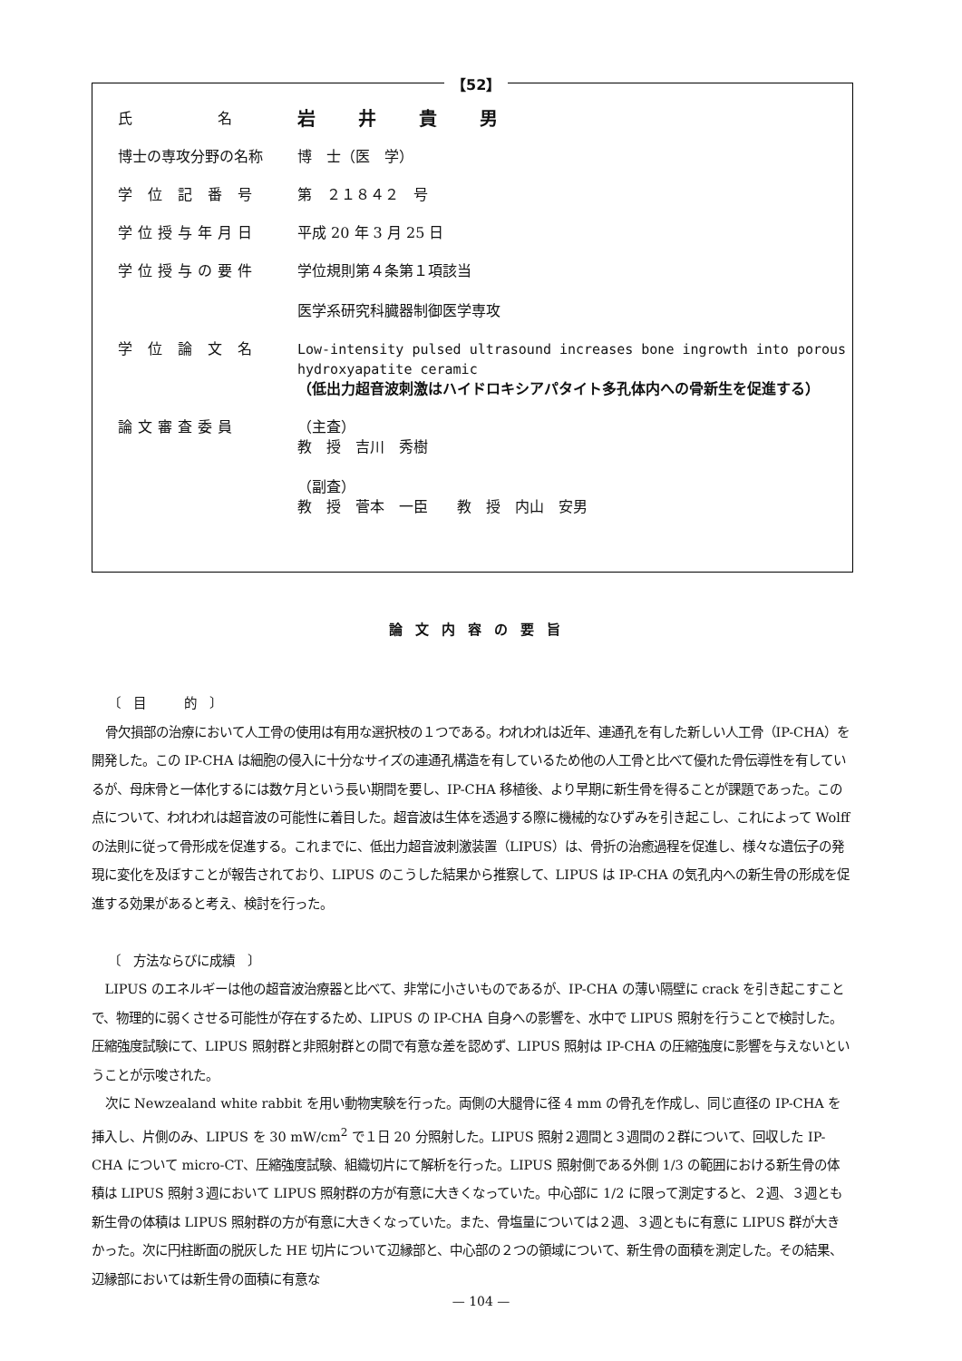【52】
| 氏 名 | 岩 井 貴 男 |
| 博士の専攻分野の名称 | 博 士（医 学） |
| 学 位 記 番 号 | 第 ２１８４２ 号 |
| 学位授与年月日 | 平成 20 年 3 月 25 日 |
| 学位授与の要件 | 学位規則第４条第１項該当 医学系研究科臓器制御医学専攻 |
| 学 位 論 文 名 | Low-intensity pulsed ultrasound increases bone ingrowth into porous hydroxyapatite ceramic （低出力超音波刺激はハイドロキシアパタイト多孔体内への骨新生を促進する） |
| 論文審査委員 | （主査） 教 授 吉川 秀樹 （副査） 教 授 菅本 一臣 教 授 内山 安男 |
論文内容の要旨
〔　目　　　的　〕
骨欠損部の治療において人工骨の使用は有用な選択枝の１つである。われわれは近年、連通孔を有した新しい人工骨（IP-CHA）を開発した。この IP-CHA は細胞の侵入に十分なサイズの連通孔構造を有しているため他の人工骨と比べて優れた骨伝導性を有しているが、母床骨と一体化するには数ケ月という長い期間を要し、IP-CHA 移植後、より早期に新生骨を得ることが課題であった。この点について、われわれは超音波の可能性に着目した。超音波は生体を透過する際に機械的なひずみを引き起こし、これによって Wolff の法則に従って骨形成を促進する。これまでに、低出力超音波刺激装置（LIPUS）は、骨折の治癒過程を促進し、様々な遺伝子の発現に変化を及ぼすことが報告されており、LIPUS のこうした結果から推察して、LIPUS は IP-CHA の気孔内への新生骨の形成を促進する効果があると考え、検討を行った。
〔　方法ならびに成績　〕
LIPUS のエネルギーは他の超音波治療器と比べて、非常に小さいものであるが、IP-CHA の薄い隔壁に crack を引き起こすことで、物理的に弱くさせる可能性が存在するため、LIPUS の IP-CHA 自身への影響を、水中で LIPUS 照射を行うことで検討した。圧縮強度試験にて、LIPUS 照射群と非照射群との間で有意な差を認めず、LIPUS 照射は IP-CHA の圧縮強度に影響を与えないということが示唆された。
次に Newzealand white rabbit を用い動物実験を行った。両側の大腿骨に径 4 mm の骨孔を作成し、同じ直径の IP-CHA を挿入し、片側のみ、LIPUS を 30 mW/cm<sup>2</sup> で１日 20 分照射した。LIPUS 照射２週間と３週間の２群について、回収した IP-CHA について micro-CT、圧縮強度試験、組織切片にて解析を行った。LIPUS 照射側である外側 1/3 の範囲における新生骨の体積は LIPUS 照射３週において LIPUS 照射群の方が有意に大きくなっていた。中心部に 1/2 に限って測定すると、２週、３週とも新生骨の体積は LIPUS 照射群の方が有意に大きくなっていた。また、骨塩量については２週、３週ともに有意に LIPUS 群が大きかった。次に円柱断面の脱灰した HE 切片について辺縁部と、中心部の２つの領域について、新生骨の面積を測定した。その結果、辺縁部においては新生骨の面積に有意な
— 104 —